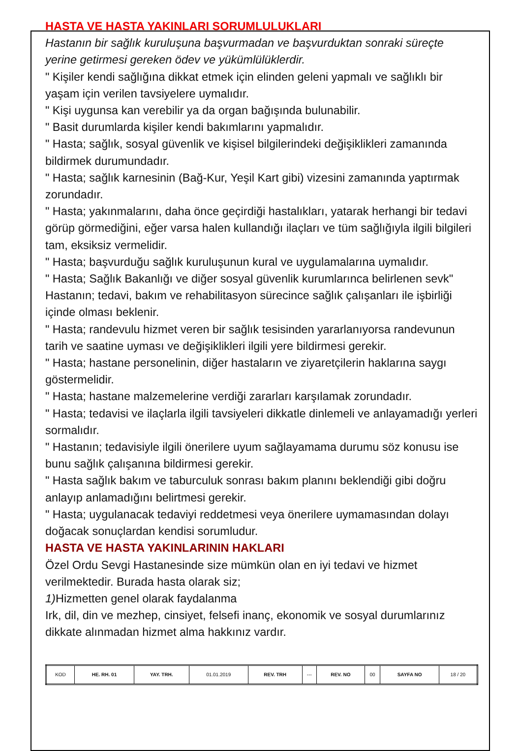HASTA VE HASTA YAKINLARI SORUMLULUKLARI
Hastanın bir sağlık kuruluşuna başvurmadan ve başvurduktan sonraki süreçte yerine getirmesi gereken ödev ve yükümlülüklerdir.
" Kişiler kendi sağlığına dikkat etmek için elinden geleni yapmalı ve sağlıklı bir yaşam için verilen tavsiyelere uymalıdır.
" Kişi uygunsa kan verebilir ya da organ bağışında bulunabilir.
" Basit durumlarda kişiler kendi bakımlarını yapmalıdır.
" Hasta; sağlık, sosyal güvenlik ve kişisel bilgilerindeki değişiklikleri zamanında bildirmek durumundadır.
" Hasta; sağlık karnesinin (Bağ-Kur, Yeşil Kart gibi) vizesini zamanında yaptırmak zorundadır.
" Hasta; yakınmalarını, daha önce geçirdiği hastalıkları, yatarak herhangi bir tedavi görüp görmediğini, eğer varsa halen kullandığı ilaçları ve tüm sağlığıyla ilgili bilgileri tam, eksiksiz vermelidir.
" Hasta; başvurduğu sağlık kuruluşunun kural ve uygulamalarına uymalıdır.
" Hasta; Sağlık Bakanlığı ve diğer sosyal güvenlik kurumlarınca belirlenen sevk" Hastanın; tedavi, bakım ve rehabilitasyon sürecince sağlık çalışanları ile işbirliği içinde olması beklenir.
" Hasta; randevulu hizmet veren bir sağlık tesisinden yararlanıyorsa randevunun tarih ve saatine uyması ve değişiklikleri ilgili yere bildirmesi gerekir.
" Hasta; hastane personelinin, diğer hastaların ve ziyaretçilerin haklarına saygı göstermelidir.
" Hasta; hastane malzemelerine verdiği zararları karşılamak zorundadır.
" Hasta; tedavisi ve ilaçlarla ilgili tavsiyeleri dikkatle dinlemeli ve anlayamadığı yerleri sormalıdır.
" Hastanın; tedavisiyle ilgili önerilere uyum sağlayamama durumu söz konusu ise bunu sağlık çalışanına bildirmesi gerekir.
" Hasta sağlık bakım ve taburculuk sonrası bakım planını beklendiği gibi doğru anlayıp anlamadığını belirtmesi gerekir.
" Hasta; uygulanacak tedaviyi reddetmesi veya önerilere uymamasından dolayı doğacak sonuçlardan kendisi sorumludur.
HASTA VE HASTA YAKINLARININ HAKLARI
Özel Ordu Sevgi Hastanesinde size mümkün olan en iyi tedavi ve hizmet verilmektedir. Burada hasta olarak siz;
1) Hizmetten genel olarak faydalanma
Irk, dil, din ve mezhep, cinsiyet, felsefi inanç, ekonomik ve sosyal durumlarınız dikkate alınmadan hizmet alma hakkınız vardır.
| KOD | HE. RH. 01 | YAY. TRH. | 01.01.2019 | REV. TRH | --- | REV. NO | 00 | SAYFA NO | 18 / 20 |